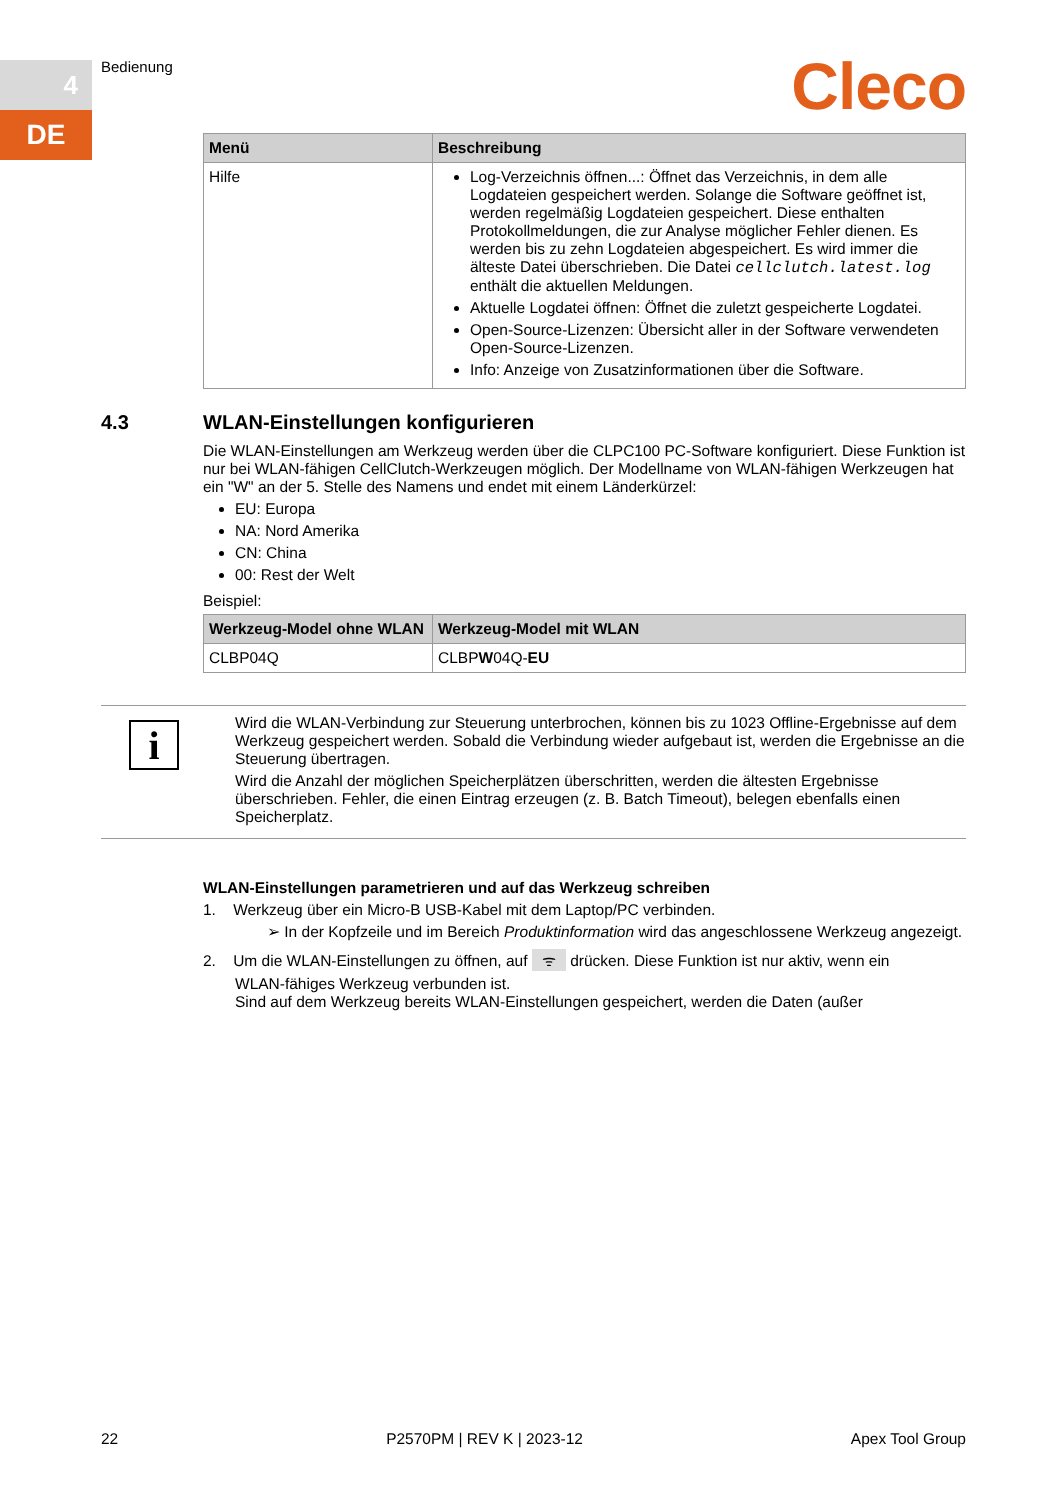4
DE
Bedienung Cleco
| Menü | Beschreibung |
| --- | --- |
| Hilfe | Log-Verzeichnis öffnen...: Öffnet das Verzeichnis, in dem alle Logdateien gespeichert werden. Solange die Software geöffnet ist, werden regelmäßig Logdateien gespeichert. Diese enthalten Protokollmeldungen, die zur Analyse möglicher Fehler dienen. Es werden bis zu zehn Logdateien abgespeichert. Es wird immer die älteste Datei überschrieben. Die Datei cellclutch.latest.log enthält die aktuellen Meldungen. Aktuelle Logdatei öffnen: Öffnet die zuletzt gespeicherte Logdatei. Open-Source-Lizenzen: Übersicht aller in der Software verwendeten Open-Source-Lizenzen. Info: Anzeige von Zusatzinformationen über die Software. |
4.3 WLAN-Einstellungen konfigurieren
Die WLAN-Einstellungen am Werkzeug werden über die CLPC100 PC-Software konfiguriert. Diese Funktion ist nur bei WLAN-fähigen CellClutch-Werkzeugen möglich. Der Modellname von WLAN-fähigen Werkzeugen hat ein "W" an der 5. Stelle des Namens und endet mit einem Länderkürzel:
EU: Europa
NA: Nord Amerika
CN: China
00: Rest der Welt
Beispiel:
| Werkzeug-Model ohne WLAN | Werkzeug-Model mit WLAN |
| --- | --- |
| CLBP04Q | CLBP W 04Q- EU |
i
Wird die WLAN-Verbindung zur Steuerung unterbrochen, können bis zu 1023 Offline-Ergebnisse auf dem Werkzeug gespeichert werden. Sobald die Verbindung wieder aufgebaut ist, werden die Ergebnisse an die Steuerung übertragen.
Wird die Anzahl der möglichen Speicherplätzen überschritten, werden die ältesten Ergebnisse überschrieben. Fehler, die einen Eintrag erzeugen (z. B. Batch Timeout), belegen ebenfalls einen Speicherplatz.
WLAN-Einstellungen parametrieren und auf das Werkzeug schreiben
1. Werkzeug über ein Micro-B USB-Kabel mit dem Laptop/PC verbinden.
➢ In der Kopfzeile und im Bereich Produktinformation wird das angeschlossene Werkzeug angezeigt.
2. Um die WLAN-Einstellungen zu öffnen, auf ᯤ drücken. Diese Funktion ist nur aktiv, wenn ein
WLAN-fähiges Werkzeug verbunden ist.
Sind auf dem Werkzeug bereits WLAN-Einstellungen gespeichert, werden die Daten (außer
22 P2570PM | REV K | 2023-12 Apex Tool Group